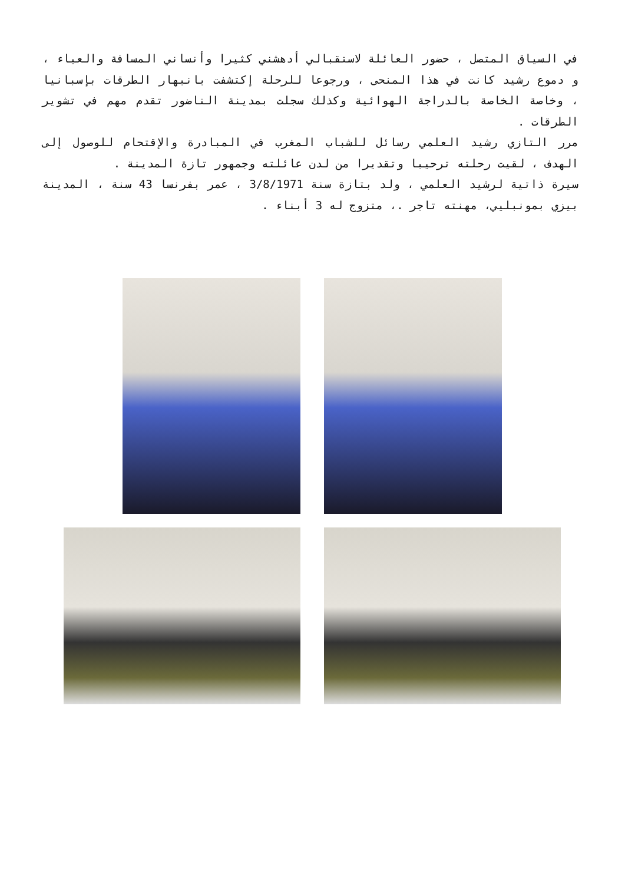في السياق المتصل ، حضور العائلة لاستقبالي أدهشني كثيرا وأنساني المسافة والعياء ، و دموع رشيد كانت في هذا المنحى ، ورجوعا للرحلة إكتشفت بانبهار الطرقات بإسبانيا ، وخاصة الخاصة بالدراجة الهوائية وكذلك سجلت بمدينة الناضور تقدم مهم في تشوير الطرقات .
مرر التازي رشيد العلمي رسائل للشباب المغرب في المبادرة والإقتحام للوصول إلى الهدف ، لقيت رحلته ترحيبا وتقديرا من لدن عائلته وجمهور تازة المدينة .
سيرة ذاتية لرشيد العلمي ، ولد بتازة سنة 3/8/1971 ، عمر بفرنسا 43 سنة ، المدينة بيزي بمونبليي، مهنته تاجر .، متزوج له 3 أبناء .